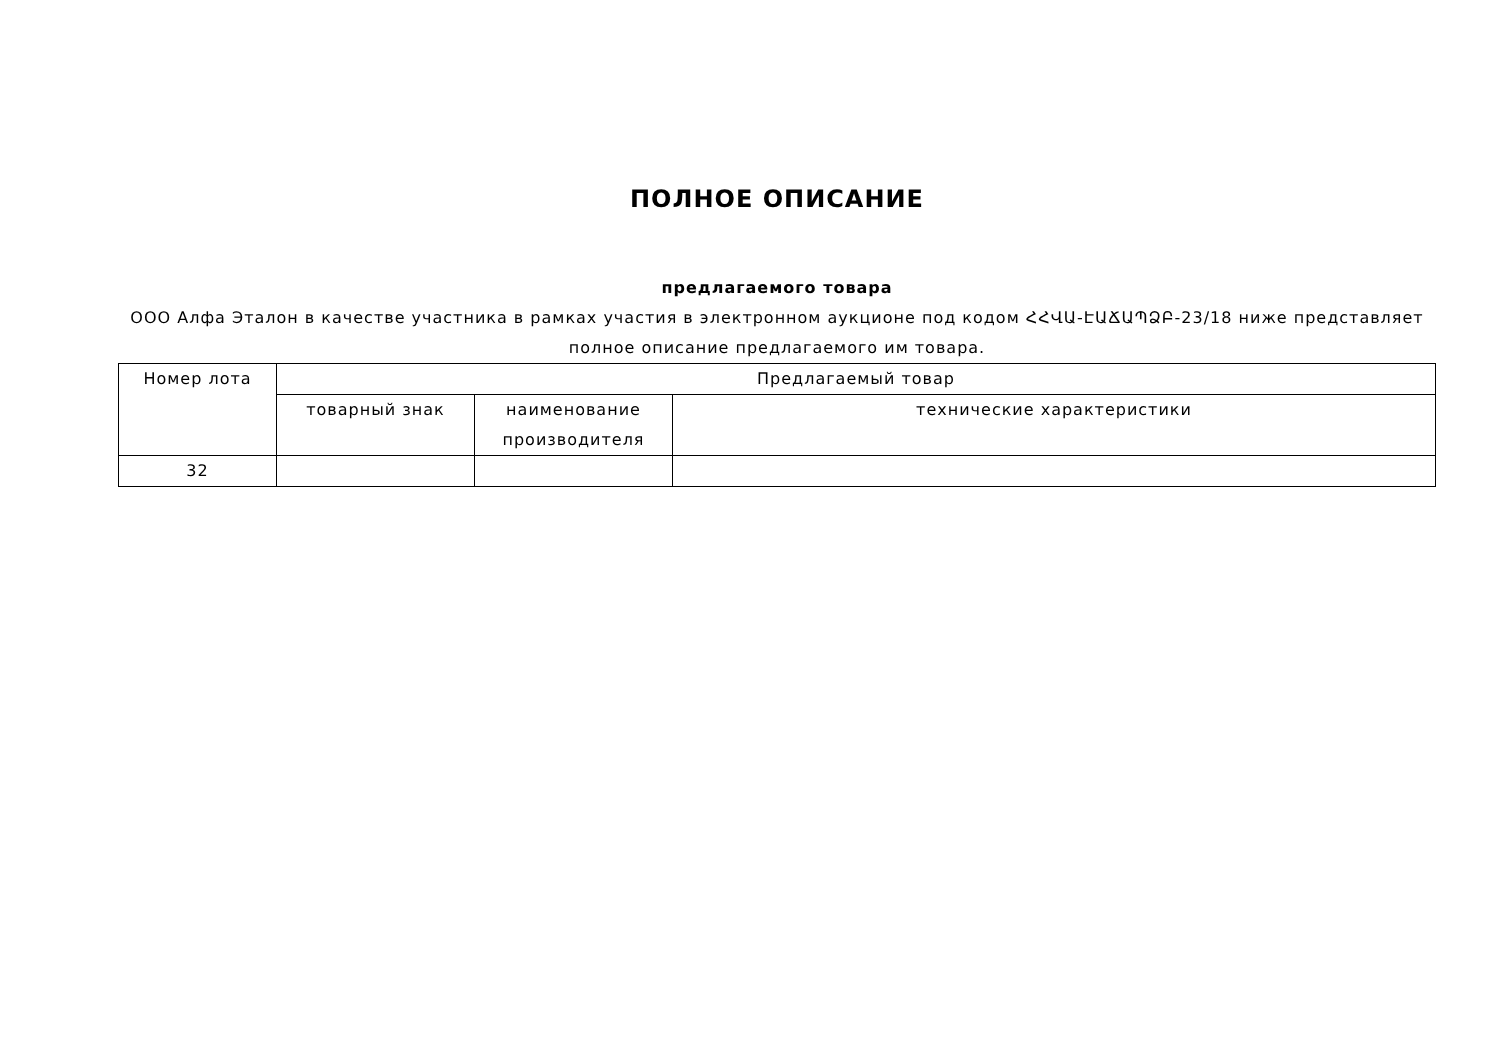ПОЛНОЕ ОПИСАНИЕ
предлагаемого товара
ООО Алфа Эталон в качестве участника в рамках участия в электронном аукционе под кодом ՀՀՎԱ-ԷԱՃԱՊՁԲ-23/18 ниже представляет полное описание предлагаемого им товара.
| Номер лота | Предлагаемый товар | | |
| --- | --- | --- | --- |
| | товарный знак | наименование производителя | технические характеристики |
| 32 | | | |